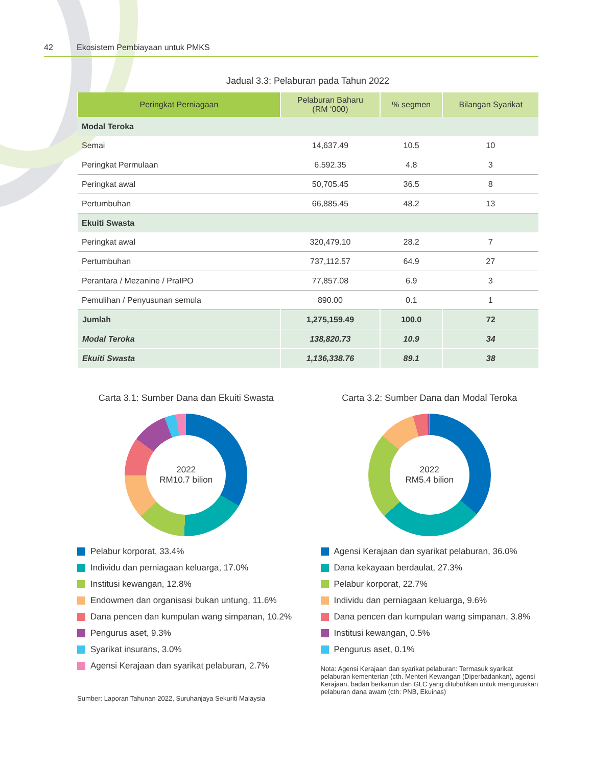42 Ekosistem Pembiayaan untuk PMKS
Jadual 3.3: Pelaburan pada Tahun 2022
| Peringkat Perniagaan | Pelaburan Baharu (RM ‘000) | % segmen | Bilangan Syarikat |
| --- | --- | --- | --- |
| Modal Teroka | | | |
| Semai | 14,637.49 | 10.5 | 10 |
| Peringkat Permulaan | 6,592.35 | 4.8 | 3 |
| Peringkat awal | 50,705.45 | 36.5 | 8 |
| Pertumbuhan | 66,885.45 | 48.2 | 13 |
| Ekuiti Swasta | | | |
| Peringkat awal | 320,479.10 | 28.2 | 7 |
| Pertumbuhan | 737,112.57 | 64.9 | 27 |
| Perantara / Mezanine / PraIPO | 77,857.08 | 6.9 | 3 |
| Pemulihan / Penyusunan semula | 890.00 | 0.1 | 1 |
| Jumlah | 1,275,159.49 | 100.0 | 72 |
| Modal Teroka | 138,820.73 | 10.9 | 34 |
| Ekuiti Swasta | 1,136,338.76 | 89.1 | 38 |
Carta 3.1: Sumber Dana dan Ekuiti Swasta
2022
RM10.7 bilion
Pelabur korporat, 33.4%
Individu dan perniagaan keluarga, 17.0%
Institusi kewangan, 12.8%
Endowmen dan organisasi bukan untung, 11.6%
Dana pencen dan kumpulan wang simpanan, 10.2%
Pengurus aset, 9.3%
Syarikat insurans, 3.0%
Agensi Kerajaan dan syarikat pelaburan, 2.7%
Sumber: Laporan Tahunan 2022, Suruhanjaya Sekuriti Malaysia
Carta 3.2: Sumber Dana dan Modal Teroka
2022
RM5.4 bilion
Agensi Kerajaan dan syarikat pelaburan, 36.0%
Dana kekayaan berdaulat, 27.3%
Pelabur korporat, 22.7%
Individu dan perniagaan keluarga, 9.6%
Dana pencen dan kumpulan wang simpanan, 3.8%
Institusi kewangan, 0.5%
Pengurus aset, 0.1%
Nota: Agensi Kerajaan dan syarikat pelaburan: Termasuk syarikat pelaburan kementerian (cth. Menteri Kewangan (Diperbadankan), agensi Kerajaan, badan berkanun dan GLC yang ditubuhkan untuk menguruskan pelaburan dana awam (cth: PNB, Ekuinas)